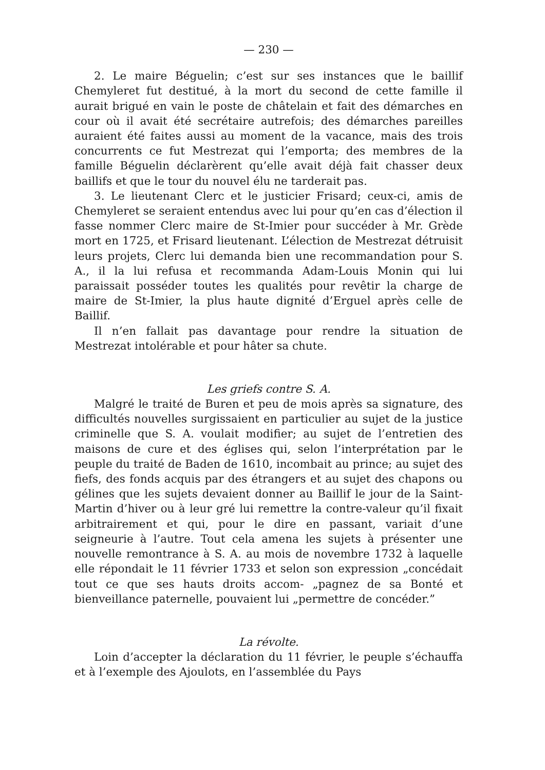— 230 —
2. Le maire Béguelin; c’est sur ses instances que le baillif Chemyleret fut destitué, à la mort du second de cette famille il aurait brigué en vain le poste de châtelain et fait des démarches en cour où il avait été secrétaire autrefois; des démarches pareilles auraient été faites aussi au moment de la vacance, mais des trois concurrents ce fut Mestrezat qui l’emporta; des membres de la famille Béguelin déclarèrent qu’elle avait déjà fait chasser deux baillifs et que le tour du nouvel élu ne tarderait pas.
3. Le lieutenant Clerc et le justicier Frisard; ceux-ci, amis de Chemyleret se seraient entendus avec lui pour qu’en cas d’élection il fasse nommer Clerc maire de St-Imier pour succéder à Mr. Grède mort en 1725, et Frisard lieutenant. L’élection de Mestrezat détruisit leurs projets, Clerc lui demanda bien une recommandation pour S. A., il la lui refusa et recommanda Adam-Louis Monin qui lui paraissait posséder toutes les qualités pour revêtir la charge de maire de St-Imier, la plus haute dignité d’Erguel après celle de Baillif.
Il n’en fallait pas davantage pour rendre la situation de Mestrezat intolérable et pour hâter sa chute.
Les griefs contre S. A.
Malgré le traité de Buren et peu de mois après sa signature, des difficultés nouvelles surgissaient en particulier au sujet de la justice criminelle que S. A. voulait modifier; au sujet de l’entretien des maisons de cure et des églises qui, selon l’interprétation par le peuple du traité de Baden de 1610, incombait au prince; au sujet des fiefs, des fonds acquis par des étrangers et au sujet des chapons ou gélines que les sujets devaient donner au Baillif le jour de la Saint-Martin d’hiver ou à leur gré lui remettre la contre-valeur qu’il fixait arbitrairement et qui, pour le dire en passant, variait d’une seigneurie à l’autre. Tout cela amena les sujets à présenter une nouvelle remontrance à S. A. au mois de novembre 1732 à laquelle elle répondait le 11 février 1733 et selon son expression „concédait tout ce que ses hauts droits accom- „pagnez de sa Bonté et bienveillance paternelle, pouvaient lui „permettre de concéder.”
La révolte.
Loin d’accepter la déclaration du 11 février, le peuple s’échauffa et à l’exemple des Ajoulots, en l’assemblée du Pays